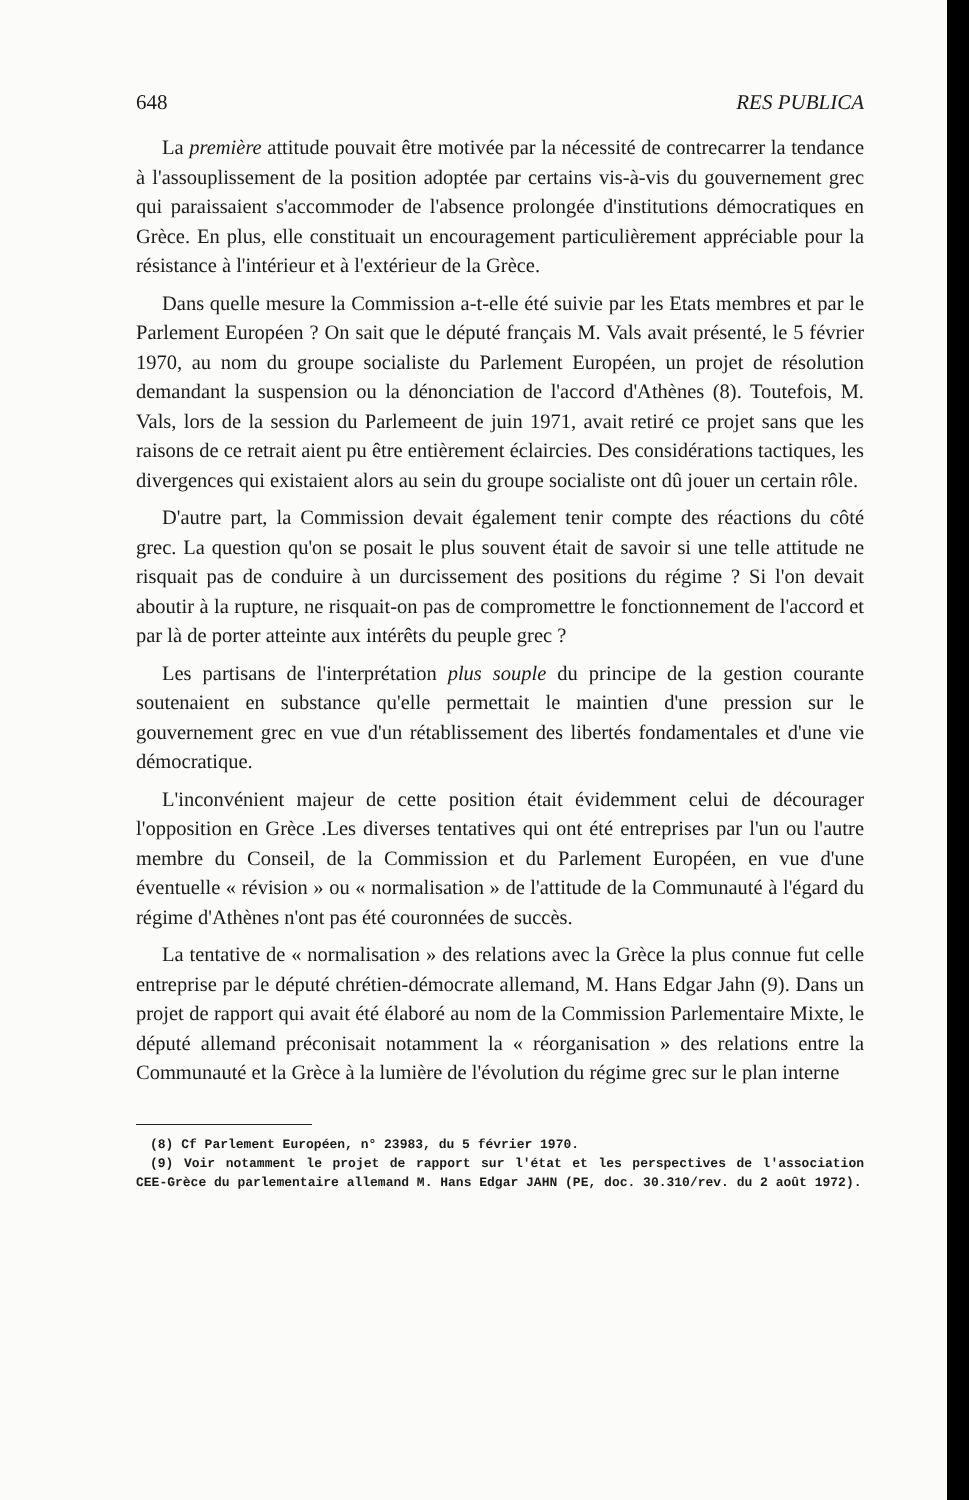648 RES PUBLICA
La première attitude pouvait être motivée par la nécessité de contrecarrer la tendance à l'assouplissement de la position adoptée par certains vis-à-vis du gouvernement grec qui paraissaient s'accommoder de l'absence prolongée d'institutions démocratiques en Grèce. En plus, elle constituait un encouragement particulièrement appréciable pour la résistance à l'intérieur et à l'extérieur de la Grèce.
Dans quelle mesure la Commission a-t-elle été suivie par les Etats membres et par le Parlement Européen ? On sait que le député français M. Vals avait présenté, le 5 février 1970, au nom du groupe socialiste du Parlement Européen, un projet de résolution demandant la suspension ou la dénonciation de l'accord d'Athènes (8). Toutefois, M. Vals, lors de la session du Parlemeent de juin 1971, avait retiré ce projet sans que les raisons de ce retrait aient pu être entièrement éclaircies. Des considérations tactiques, les divergences qui existaient alors au sein du groupe socialiste ont dû jouer un certain rôle.
D'autre part, la Commission devait également tenir compte des réactions du côté grec. La question qu'on se posait le plus souvent était de savoir si une telle attitude ne risquait pas de conduire à un durcissement des positions du régime ? Si l'on devait aboutir à la rupture, ne risquait-on pas de compromettre le fonctionnement de l'accord et par là de porter atteinte aux intérêts du peuple grec ?
Les partisans de l'interprétation plus souple du principe de la gestion courante soutenaient en substance qu'elle permettait le maintien d'une pression sur le gouvernement grec en vue d'un rétablissement des libertés fondamentales et d'une vie démocratique.
L'inconvénient majeur de cette position était évidemment celui de décourager l'opposition en Grèce .Les diverses tentatives qui ont été entreprises par l'un ou l'autre membre du Conseil, de la Commission et du Parlement Européen, en vue d'une éventuelle « révision » ou « normalisation » de l'attitude de la Communauté à l'égard du régime d'Athènes n'ont pas été couronnées de succès.
La tentative de « normalisation » des relations avec la Grèce la plus connue fut celle entreprise par le député chrétien-démocrate allemand, M. Hans Edgar Jahn (9). Dans un projet de rapport qui avait été élaboré au nom de la Commission Parlementaire Mixte, le député allemand préconisait notamment la « réorganisation » des relations entre la Communauté et la Grèce à la lumière de l'évolution du régime grec sur le plan interne
(8) Cf Parlement Européen, n° 23983, du 5 février 1970.
(9) Voir notamment le projet de rapport sur l'état et les perspectives de l'association CEE-Grèce du parlementaire allemand M. Hans Edgar JAHN (PE, doc. 30.310/rev. du 2 août 1972).